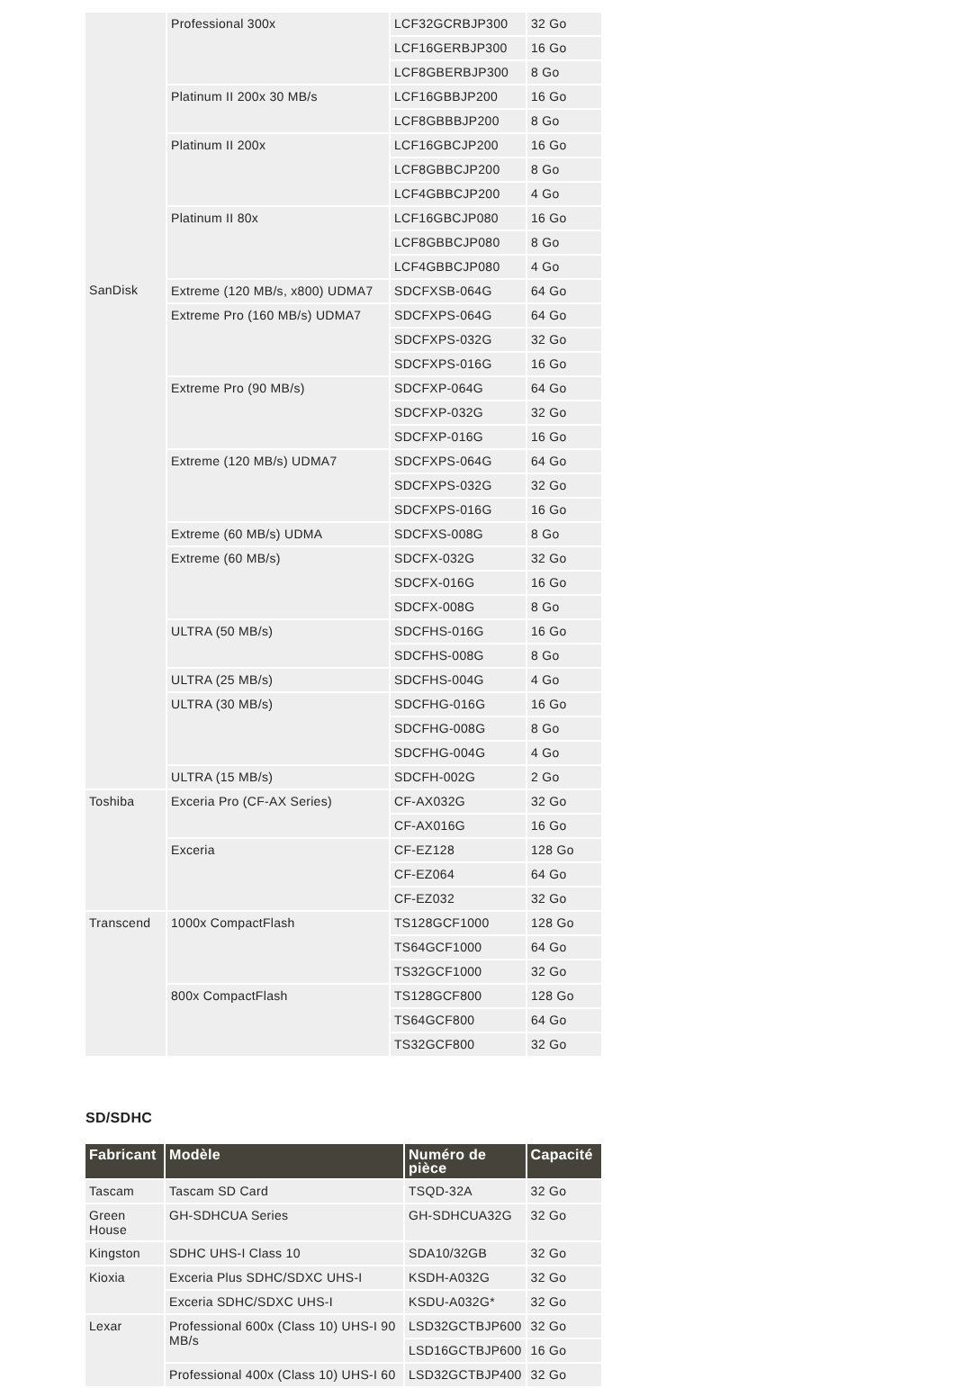| | Professional 300x | LCF32GCRBJP300 | 32 Go |
| | | LCF16GERBJP300 | 16 Go |
| | | LCF8GBERBJP300 | 8 Go |
| | Platinum II 200x 30 MB/s | LCF16GBBJP200 | 16 Go |
| | | LCF8GBBBJP200 | 8 Go |
| | Platinum II 200x | LCF16GBCJP200 | 16 Go |
| | | LCF8GBBCJP200 | 8 Go |
| | | LCF4GBBCJP200 | 4 Go |
| | Platinum II 80x | LCF16GBCJP080 | 16 Go |
| | | LCF8GBBCJP080 | 8 Go |
| | | LCF4GBBCJP080 | 4 Go |
| SanDisk | Extreme (120 MB/s, x800) UDMA7 | SDCFXSB-064G | 64 Go |
| | Extreme Pro (160 MB/s) UDMA7 | SDCFXPS-064G | 64 Go |
| | | SDCFXPS-032G | 32 Go |
| | | SDCFXPS-016G | 16 Go |
| | Extreme Pro (90 MB/s) | SDCFXP-064G | 64 Go |
| | | SDCFXP-032G | 32 Go |
| | | SDCFXP-016G | 16 Go |
| | Extreme (120 MB/s) UDMA7 | SDCFXPS-064G | 64 Go |
| | | SDCFXPS-032G | 32 Go |
| | | SDCFXPS-016G | 16 Go |
| | Extreme (60 MB/s) UDMA | SDCFXS-008G | 8 Go |
| | Extreme (60 MB/s) | SDCFX-032G | 32 Go |
| | | SDCFX-016G | 16 Go |
| | | SDCFX-008G | 8 Go |
| | ULTRA (50 MB/s) | SDCFHS-016G | 16 Go |
| | | SDCFHS-008G | 8 Go |
| | ULTRA (25 MB/s) | SDCFHS-004G | 4 Go |
| | ULTRA (30 MB/s) | SDCFHG-016G | 16 Go |
| | | SDCFHG-008G | 8 Go |
| | | SDCFHG-004G | 4 Go |
| | ULTRA (15 MB/s) | SDCFH-002G | 2 Go |
| Toshiba | Exceria Pro (CF-AX Series) | CF-AX032G | 32 Go |
| | | CF-AX016G | 16 Go |
| | Exceria | CF-EZ128 | 128 Go |
| | | CF-EZ064 | 64 Go |
| | | CF-EZ032 | 32 Go |
| Transcend | 1000x CompactFlash | TS128GCF1000 | 128 Go |
| | | TS64GCF1000 | 64 Go |
| | | TS32GCF1000 | 32 Go |
| | 800x CompactFlash | TS128GCF800 | 128 Go |
| | | TS64GCF800 | 64 Go |
| | | TS32GCF800 | 32 Go |
SD/SDHC
| Fabricant | Modèle | Numéro de pièce | Capacité |
| --- | --- | --- | --- |
| Tascam | Tascam SD Card | TSQD-32A | 32 Go |
| Green House | GH-SDHCUA Series | GH-SDHCUA32G | 32 Go |
| Kingston | SDHC UHS-I Class 10 | SDA10/32GB | 32 Go |
| Kioxia | Exceria Plus SDHC/SDXC UHS-I | KSDH-A032G | 32 Go |
| | Exceria SDHC/SDXC UHS-I | KSDU-A032G* | 32 Go |
| Lexar | Professional 600x (Class 10) UHS-I 90 MB/s | LSD32GCTBJP600 | 32 Go |
| | | LSD16GCTBJP600 | 16 Go |
| | Professional 400x (Class 10) UHS-I 60 | LSD32GCTBJP400 | 32 Go |